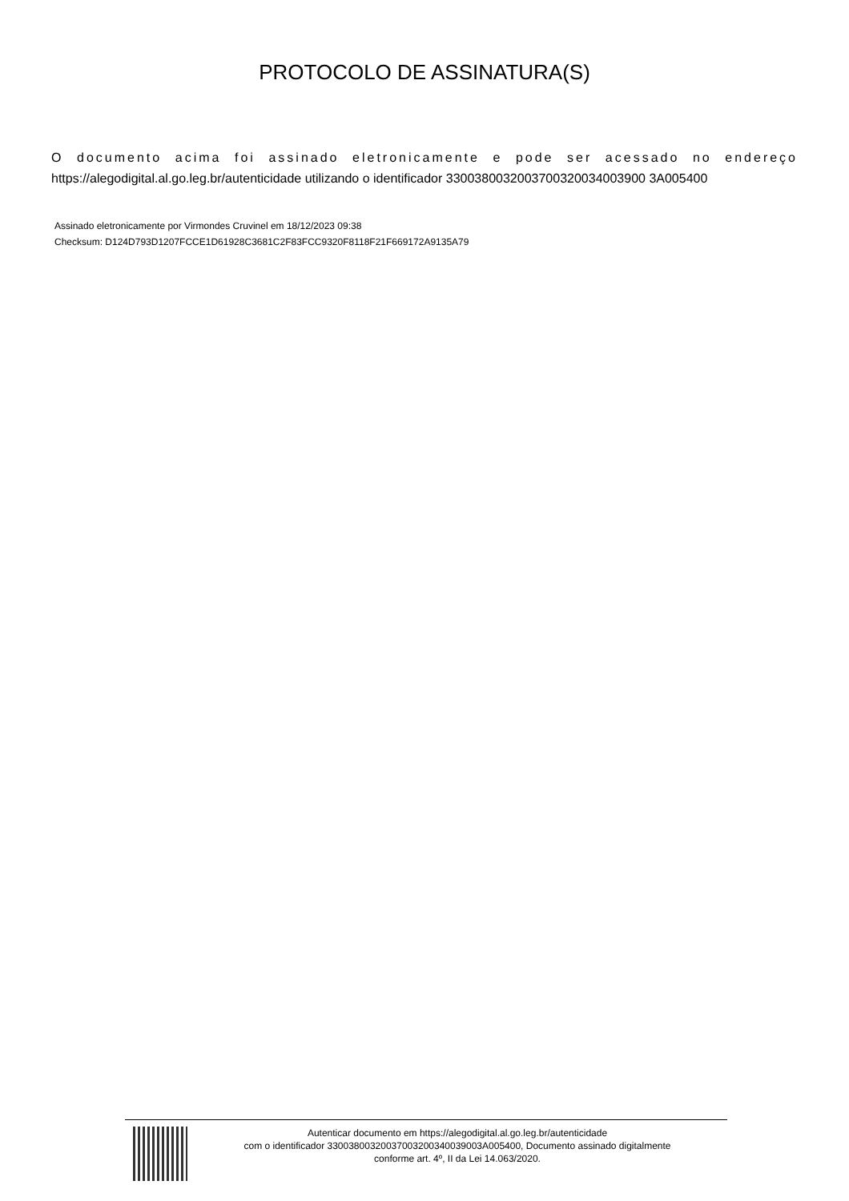PROTOCOLO DE ASSINATURA(S)
O documento acima foi assinado eletronicamente e pode ser acessado no endereço https://alegodigital.al.go.leg.br/autenticidade utilizando o identificador 3300380032003700320034003900 3A005400
Assinado eletronicamente por Virmondes Cruvinel em 18/12/2023 09:38
Checksum: D124D793D1207FCCE1D61928C3681C2F83FCC9320F8118F21F669172A9135A79
Autenticar documento em https://alegodigital.al.go.leg.br/autenticidade
com o identificador 33003800320037003200340039003A005400, Documento assinado digitalmente
conforme art. 4º, II da Lei 14.063/2020.